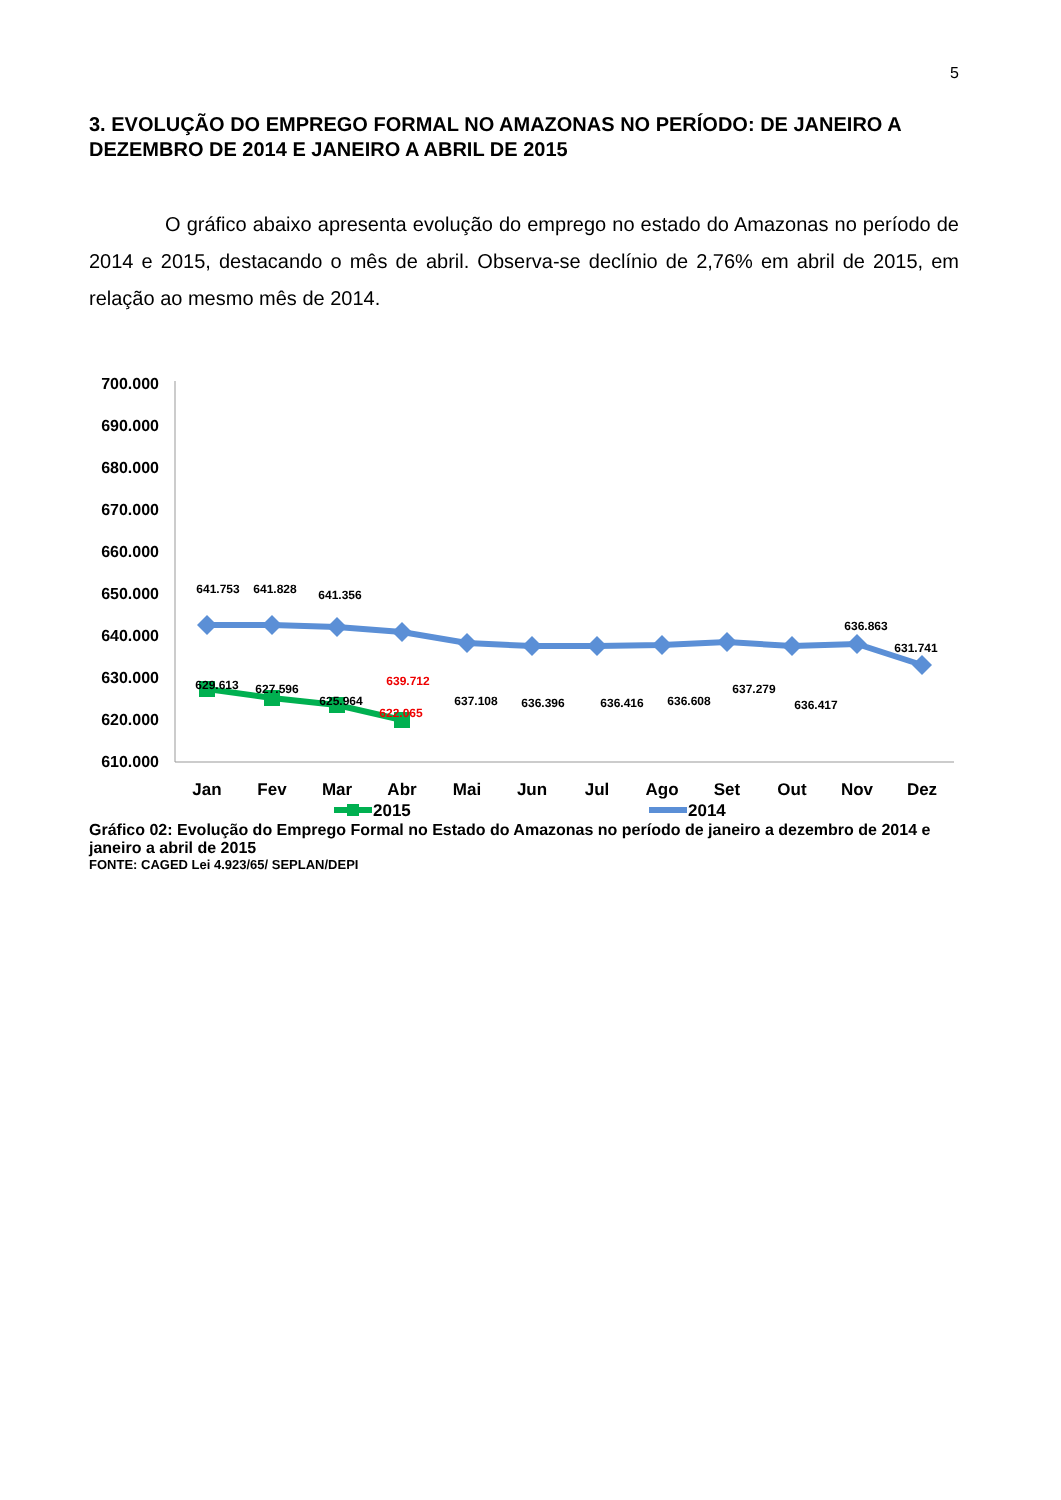5
3. EVOLUÇÃO DO EMPREGO FORMAL NO AMAZONAS NO PERÍODO: DE JANEIRO A DEZEMBRO DE 2014 E JANEIRO A ABRIL DE 2015
O gráfico abaixo apresenta evolução do emprego no estado do Amazonas no período de 2014 e 2015, destacando o mês de abril. Observa-se declínio de 2,76% em abril de 2015, em relação ao mesmo mês de 2014.
700.000
690.000
680.000
670.000
660.000
650.000
640.000
630.000
620.000
610.000
641.753
641.828
641.356
639.712
637.108
636.396
636.416
636.608
637.279
636.417
636.863
631.741
629.613
627.596
625.964
622.065
Jan
Fev
Mar
Abr
Mai
Jun
Jul
Ago
Set
Out
Nov
Dez
2015
2014
Gráfico 02: Evolução do Emprego Formal no Estado do Amazonas no período de janeiro a dezembro de 2014 e janeiro a abril de 2015
FONTE: CAGED Lei 4.923/65/ SEPLAN/DEPI